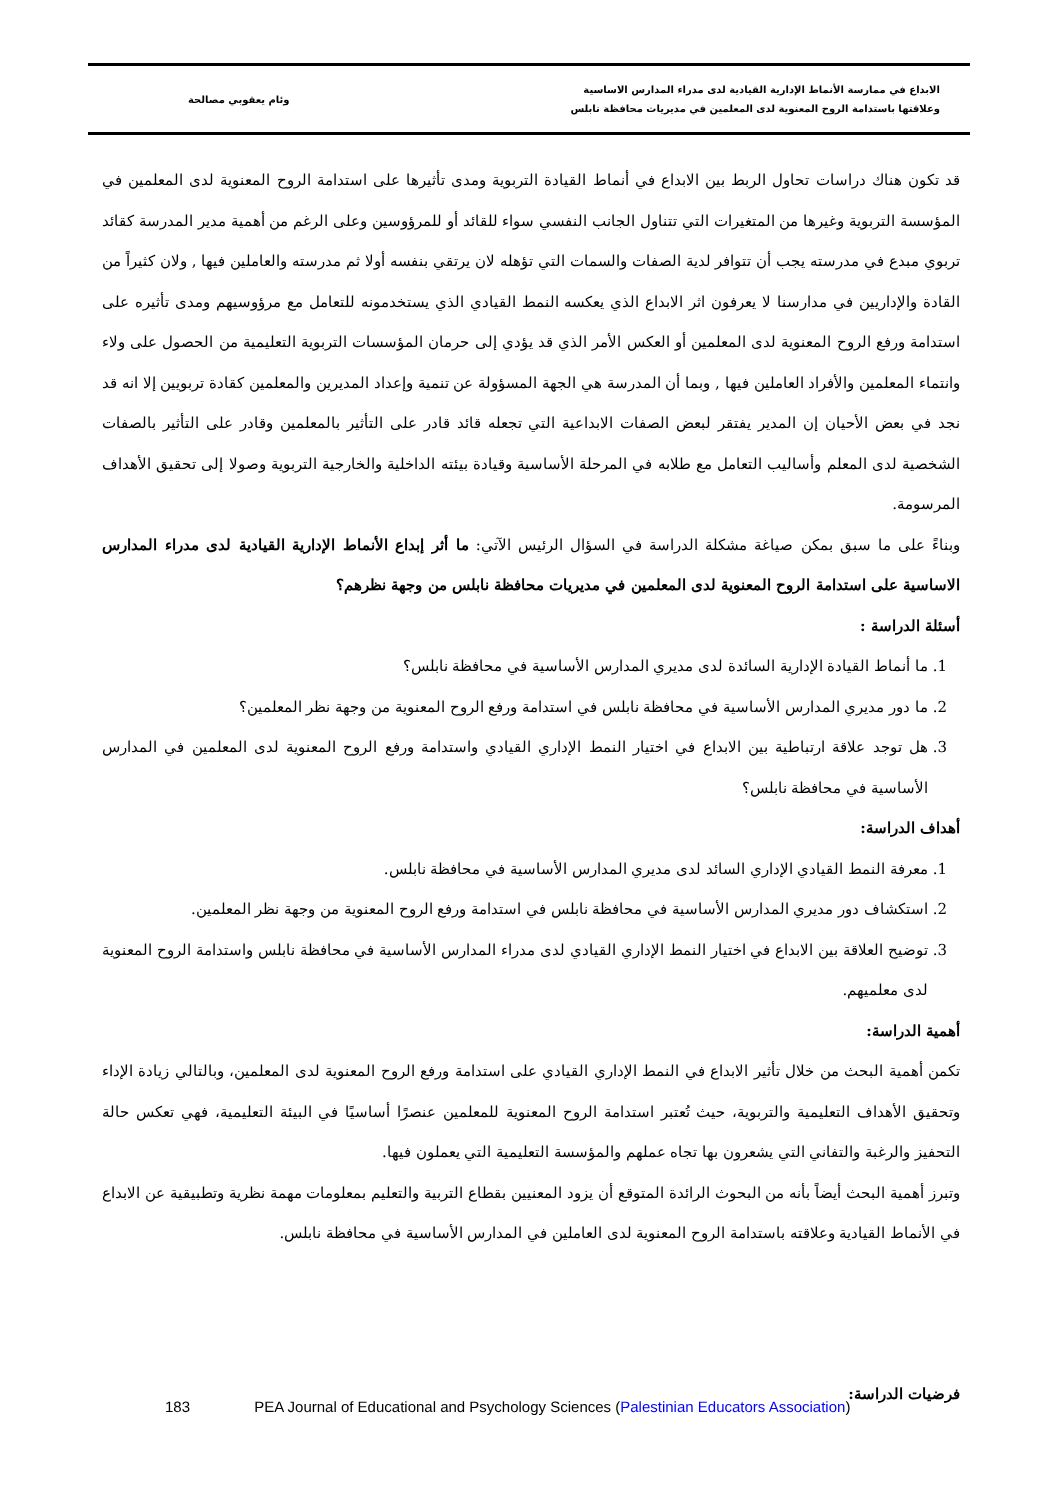الابداع في ممارسة الأنماط الإدارية القيادية لدى مدراء المدارس الاساسية
وعلاقتها باستدامة الروح المعنوية لدى المعلمين في مديريات محافظة نابلس
وئام يعقوبي مصالحة
قد تكون هناك دراسات تحاول الربط بين الابداع في أنماط القيادة التربوية ومدى تأثيرها على استدامة الروح المعنوية لدى المعلمين في المؤسسة التربوية وغيرها من المتغيرات التي تتناول الجانب النفسي سواء للقائد أو للمرؤوسين وعلى الرغم من أهمية مدير المدرسة كقائد تربوي مبدع في مدرسته يجب أن تتوافر لدية الصفات والسمات التي تؤهله لان يرتقي بنفسه أولا ثم مدرسته والعاملين فيها , ولان كثيراً من القادة والإداريين في مدارسنا لا يعرفون اثر الابداع الذي يعكسه النمط القيادي الذي يستخدمونه للتعامل مع مرؤوسيهم ومدى تأثيره على استدامة ورفع الروح المعنوية لدى المعلمين أو العكس الأمر الذي قد يؤدي إلى حرمان المؤسسات التربوية التعليمية من الحصول على ولاء وانتماء المعلمين والأفراد العاملين فيها , وبما أن المدرسة هي الجهة المسؤولة عن تنمية وإعداد المديرين والمعلمين كقادة تربويين إلا انه قد نجد في بعض الأحيان إن المدير يفتقر لبعض الصفات الابداعية التي تجعله قائد قادر على التأثير بالمعلمين وقادر على التأثير بالصفات الشخصية لدى المعلم وأساليب التعامل مع طلابه في المرحلة الأساسية وقيادة بيئته الداخلية والخارجية التربوية وصولا إلى تحقيق الأهداف المرسومة.
وبناءً على ما سبق بمكن صياغة مشكلة الدراسة في السؤال الرئيس الآتي: ما أثر إبداع الأنماط الإدارية القيادية لدى مدراء المدارس الاساسية على استدامة الروح المعنوية لدى المعلمين في مديريات محافظة نابلس من وجهة نظرهم؟
أسئلة الدراسة :
1. ما أنماط القيادة الإدارية السائدة لدى مديري المدارس الأساسية في محافظة نابلس؟
2. ما دور مديري المدارس الأساسية في محافظة نابلس في استدامة ورفع الروح المعنوية من وجهة نظر المعلمين؟
3. هل توجد علاقة ارتباطية بين الابداع في اختيار النمط الإداري القيادي واستدامة ورفع الروح المعنوية لدى المعلمين في المدارس الأساسية في محافظة نابلس؟
أهداف الدراسة:
1. معرفة النمط القيادي الإداري السائد لدى مديري المدارس الأساسية في محافظة نابلس.
2. استكشاف دور مديري المدارس الأساسية في محافظة نابلس في استدامة ورفع الروح المعنوية من وجهة نظر المعلمين.
3. توضيح العلاقة بين الابداع في اختيار النمط الإداري القيادي لدى مدراء المدارس الأساسية في محافظة نابلس واستدامة الروح المعنوية لدى معلميهم.
أهمية الدراسة:
تكمن أهمية البحث من خلال تأثير الابداع في النمط الإداري القيادي على استدامة ورفع الروح المعنوية لدى المعلمين، وبالتالي زيادة الإداء وتحقيق الأهداف التعليمية والتربوية، حيث تُعتبر استدامة الروح المعنوية للمعلمين عنصرًا أساسيًا في البيئة التعليمية، فهي تعكس حالة التحفيز والرغبة والتفاني التي يشعرون بها تجاه عملهم والمؤسسة التعليمية التي يعملون فيها.
وتبرز أهمية البحث أيضاً بأنه من البحوث الرائدة المتوقع أن يزود المعنيين بقطاع التربية والتعليم بمعلومات مهمة نظرية وتطبيقية عن الابداع في الأنماط القيادية وعلاقته باستدامة الروح المعنوية لدى العاملين في المدارس الأساسية في محافظة نابلس.
فرضيات الدراسة:
183 PEA Journal of Educational and Psychology Sciences (Palestinian Educators Association)